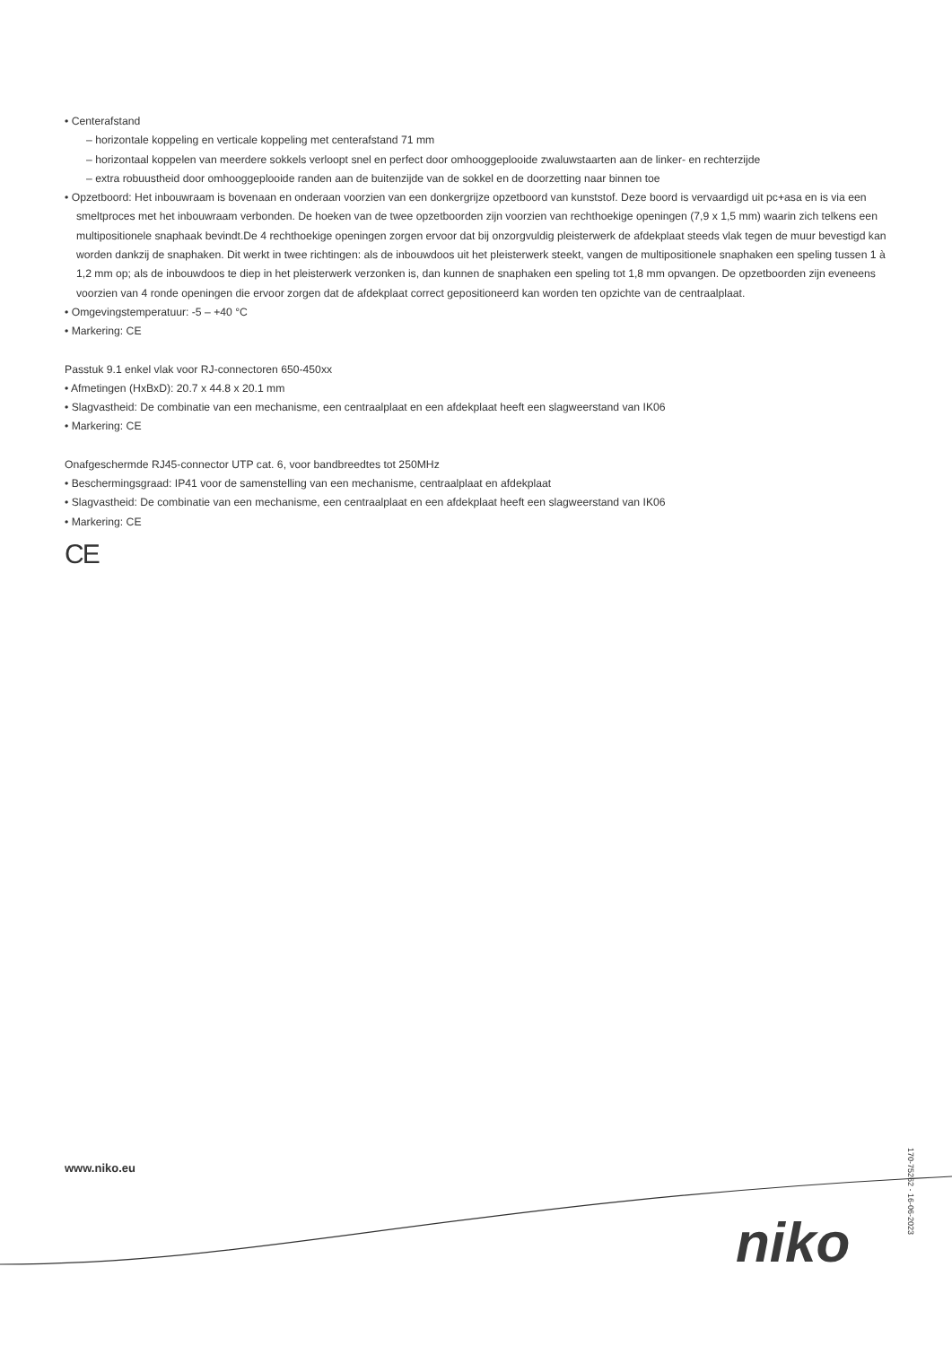• Centerafstand
– horizontale koppeling en verticale koppeling met centerafstand 71 mm
– horizontaal koppelen van meerdere sokkels verloopt snel en perfect door omhooggeplooide zwaluwstaarten aan de linker- en rechterzijde
– extra robuustheid door omhooggeplooide randen aan de buitenzijde van de sokkel en de doorzetting naar binnen toe
• Opzetboord: Het inbouwraam is bovenaan en onderaan voorzien van een donkergrijze opzetboord van kunststof. Deze boord is vervaardigd uit pc+asa en is via een smeltproces met het inbouwraam verbonden. De hoeken van de twee opzetboorden zijn voorzien van rechthoekige openingen (7,9 x 1,5 mm) waarin zich telkens een multipositionele snaphaak bevindt.De 4 rechthoekige openingen zorgen ervoor dat bij onzorgvuldig pleisterwerk de afdekplaat steeds vlak tegen de muur bevestigd kan worden dankzij de snaphaken. Dit werkt in twee richtingen: als de inbouwdoos uit het pleisterwerk steekt, vangen de multipositionele snaphaken een speling tussen 1 à 1,2 mm op; als de inbouwdoos te diep in het pleisterwerk verzonken is, dan kunnen de snaphaken een speling tot 1,8 mm opvangen. De opzetboorden zijn eveneens voorzien van 4 ronde openingen die ervoor zorgen dat de afdekplaat correct gepositioneerd kan worden ten opzichte van de centraalplaat.
• Omgevingstemperatuur: -5 – +40 °C
• Markering: CE
Passtuk 9.1 enkel vlak voor RJ-connectoren 650-450xx
• Afmetingen (HxBxD): 20.7 x 44.8 x 20.1 mm
• Slagvastheid: De combinatie van een mechanisme, een centraalplaat en een afdekplaat heeft een slagweerstand van IK06
• Markering: CE
Onafgeschermde RJ45-connector UTP cat. 6, voor bandbreedtes tot 250MHz
• Beschermingsgraad: IP41 voor de samenstelling van een mechanisme, centraalplaat en afdekplaat
• Slagvastheid: De combinatie van een mechanisme, een centraalplaat en een afdekplaat heeft een slagweerstand van IK06
• Markering: CE
CE
www.niko.eu
niko
170-75262 - 16-06-2023